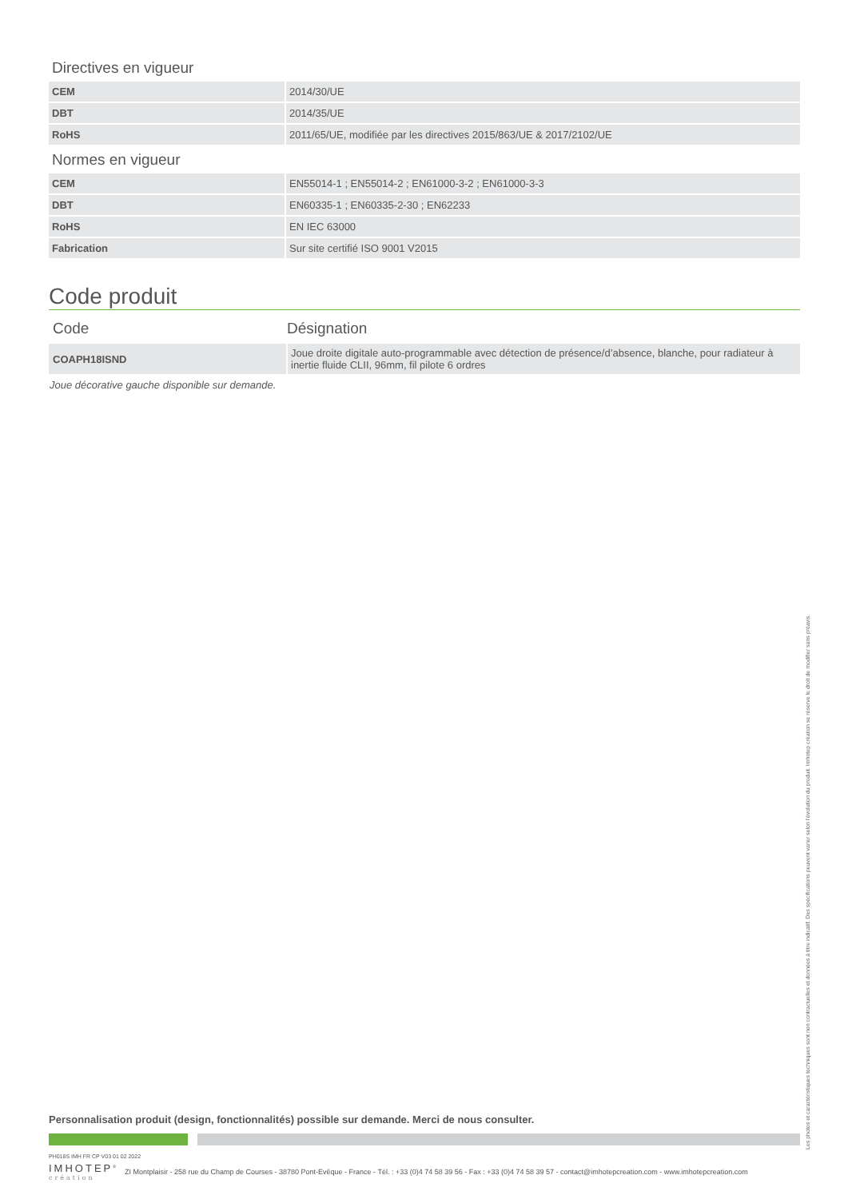Directives en vigueur
| CEM | 2014/30/UE |
| DBT | 2014/35/UE |
| RoHS | 2011/65/UE, modifiée par les directives 2015/863/UE & 2017/2102/UE |
Normes en vigueur
| CEM | EN55014-1 ; EN55014-2 ; EN61000-3-2 ; EN61000-3-3 |
| DBT | EN60335-1 ; EN60335-2-30 ; EN62233 |
| RoHS | EN IEC 63000 |
| Fabrication | Sur site certifié ISO 9001 V2015 |
Code produit
Code Désignation
| COAPH18ISND | Joue droite digitale auto-programmable avec détection de présence/d’absence, blanche, pour radiateur à inertie fluide CLII, 96mm, fil pilote 6 ordres |
Joue décorative gauche disponible sur demande.
Personnalisation produit (design, fonctionnalités) possible sur demande. Merci de nous consulter.
PH018S IMH FR CP V03 01 02 2022
IMHOTEP<sup>®</sup>
création
ZI Montplaisir - 258 rue du Champ de Courses - 38780 Pont-Evêque - France - Tél. : +33 (0)4 74 58 39 56 - Fax : +33 (0)4 74 58 39 57 - contact@imhotepcreation.com - www.imhotepcreation.com
Les photos et caractéristiques techniques sont non contractuelles et données à titre indicatif. Des spécifications peuvent varier selon l’évolution du produit. Imhotep création se réserve le droit de modifier sans préavis.